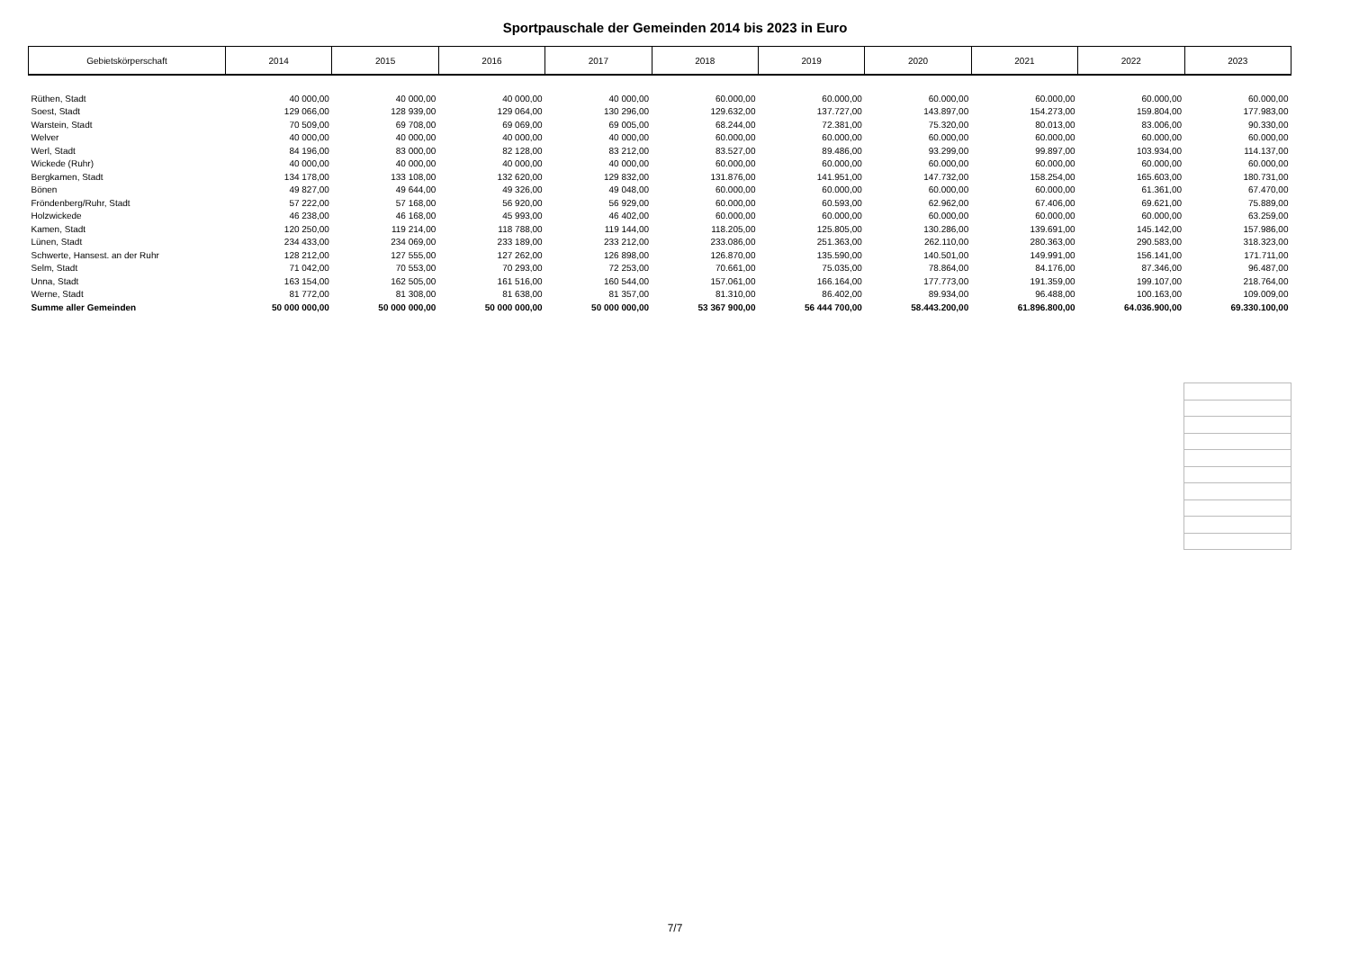Sportpauschale der Gemeinden 2014 bis 2023 in Euro
| Gebietskörperschaft | 2014 | 2015 | 2016 | 2017 | 2018 | 2019 | 2020 | 2021 | 2022 | 2023 |
| --- | --- | --- | --- | --- | --- | --- | --- | --- | --- | --- |
| Rüthen, Stadt | 40 000,00 | 40 000,00 | 40 000,00 | 40 000,00 | 60.000,00 | 60.000,00 | 60.000,00 | 60.000,00 | 60.000,00 | 60.000,00 |
| Soest, Stadt | 129 066,00 | 128 939,00 | 129 064,00 | 130 296,00 | 129.632,00 | 137.727,00 | 143.897,00 | 154.273,00 | 159.804,00 | 177.983,00 |
| Warstein, Stadt | 70 509,00 | 69 708,00 | 69 069,00 | 69 005,00 | 68.244,00 | 72.381,00 | 75.320,00 | 80.013,00 | 83.006,00 | 90.330,00 |
| Welver | 40 000,00 | 40 000,00 | 40 000,00 | 40 000,00 | 60.000,00 | 60.000,00 | 60.000,00 | 60.000,00 | 60.000,00 | 60.000,00 |
| Werl, Stadt | 84 196,00 | 83 000,00 | 82 128,00 | 83 212,00 | 83.527,00 | 89.486,00 | 93.299,00 | 99.897,00 | 103.934,00 | 114.137,00 |
| Wickede (Ruhr) | 40 000,00 | 40 000,00 | 40 000,00 | 40 000,00 | 60.000,00 | 60.000,00 | 60.000,00 | 60.000,00 | 60.000,00 | 60.000,00 |
| Bergkamen, Stadt | 134 178,00 | 133 108,00 | 132 620,00 | 129 832,00 | 131.876,00 | 141.951,00 | 147.732,00 | 158.254,00 | 165.603,00 | 180.731,00 |
| Bönen | 49 827,00 | 49 644,00 | 49 326,00 | 49 048,00 | 60.000,00 | 60.000,00 | 60.000,00 | 60.000,00 | 61.361,00 | 67.470,00 |
| Fröndenberg/Ruhr, Stadt | 57 222,00 | 57 168,00 | 56 920,00 | 56 929,00 | 60.000,00 | 60.593,00 | 62.962,00 | 67.406,00 | 69.621,00 | 75.889,00 |
| Holzwickede | 46 238,00 | 46 168,00 | 45 993,00 | 46 402,00 | 60.000,00 | 60.000,00 | 60.000,00 | 60.000,00 | 60.000,00 | 63.259,00 |
| Kamen, Stadt | 120 250,00 | 119 214,00 | 118 788,00 | 119 144,00 | 118.205,00 | 125.805,00 | 130.286,00 | 139.691,00 | 145.142,00 | 157.986,00 |
| Lünen, Stadt | 234 433,00 | 234 069,00 | 233 189,00 | 233 212,00 | 233.086,00 | 251.363,00 | 262.110,00 | 280.363,00 | 290.583,00 | 318.323,00 |
| Schwerte, Hansest. an der Ruhr | 128 212,00 | 127 555,00 | 127 262,00 | 126 898,00 | 126.870,00 | 135.590,00 | 140.501,00 | 149.991,00 | 156.141,00 | 171.711,00 |
| Selm, Stadt | 71 042,00 | 70 553,00 | 70 293,00 | 72 253,00 | 70.661,00 | 75.035,00 | 78.864,00 | 84.176,00 | 87.346,00 | 96.487,00 |
| Unna, Stadt | 163 154,00 | 162 505,00 | 161 516,00 | 160 544,00 | 157.061,00 | 166.164,00 | 177.773,00 | 191.359,00 | 199.107,00 | 218.764,00 |
| Werne, Stadt | 81 772,00 | 81 308,00 | 81 638,00 | 81 357,00 | 81.310,00 | 86.402,00 | 89.934,00 | 96.488,00 | 100.163,00 | 109.009,00 |
| Summe aller Gemeinden | 50 000 000,00 | 50 000 000,00 | 50 000 000,00 | 50 000 000,00 | 53 367 900,00 | 56 444 700,00 | 58.443.200,00 | 61.896.800,00 | 64.036.900,00 | 69.330.100,00 |
7/7